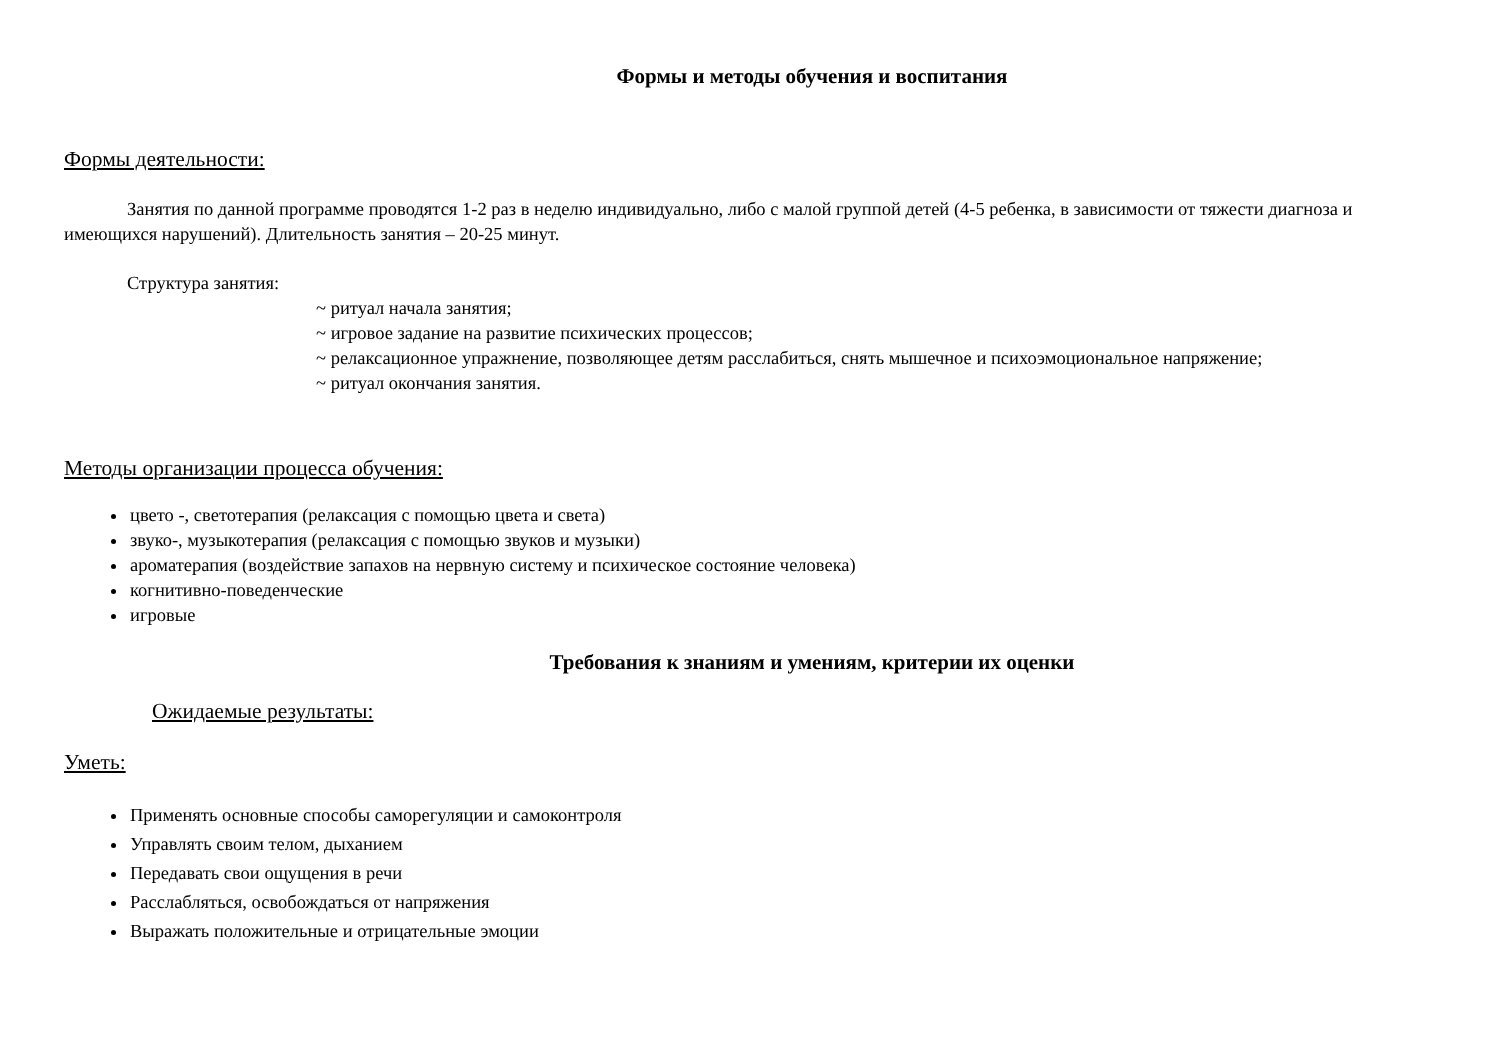Формы и методы обучения и воспитания
Формы деятельности:
Занятия по данной программе проводятся 1-2 раз в неделю индивидуально, либо с малой группой детей (4-5 ребенка, в зависимости от тяжести диагноза и имеющихся нарушений). Длительность занятия – 20-25 минут.
Структура занятия:
~ ритуал начала занятия;
~ игровое задание на развитие психических процессов;
~ релаксационное упражнение, позволяющее детям расслабиться, снять мышечное и психоэмоциональное напряжение;
~ ритуал окончания занятия.
Методы организации процесса обучения:
цвето -, светотерапия (релаксация с помощью цвета и света)
звуко-, музыкотерапия (релаксация с помощью звуков и музыки)
ароматерапия (воздействие запахов на нервную систему и психическое состояние человека)
когнитивно-поведенческие
игровые
Требования к знаниям и умениям, критерии их оценки
Ожидаемые результаты:
Уметь:
Применять основные способы саморегуляции и самоконтроля
Управлять своим телом, дыханием
Передавать свои ощущения в речи
Расслабляться, освобождаться от напряжения
Выражать положительные и отрицательные эмоции